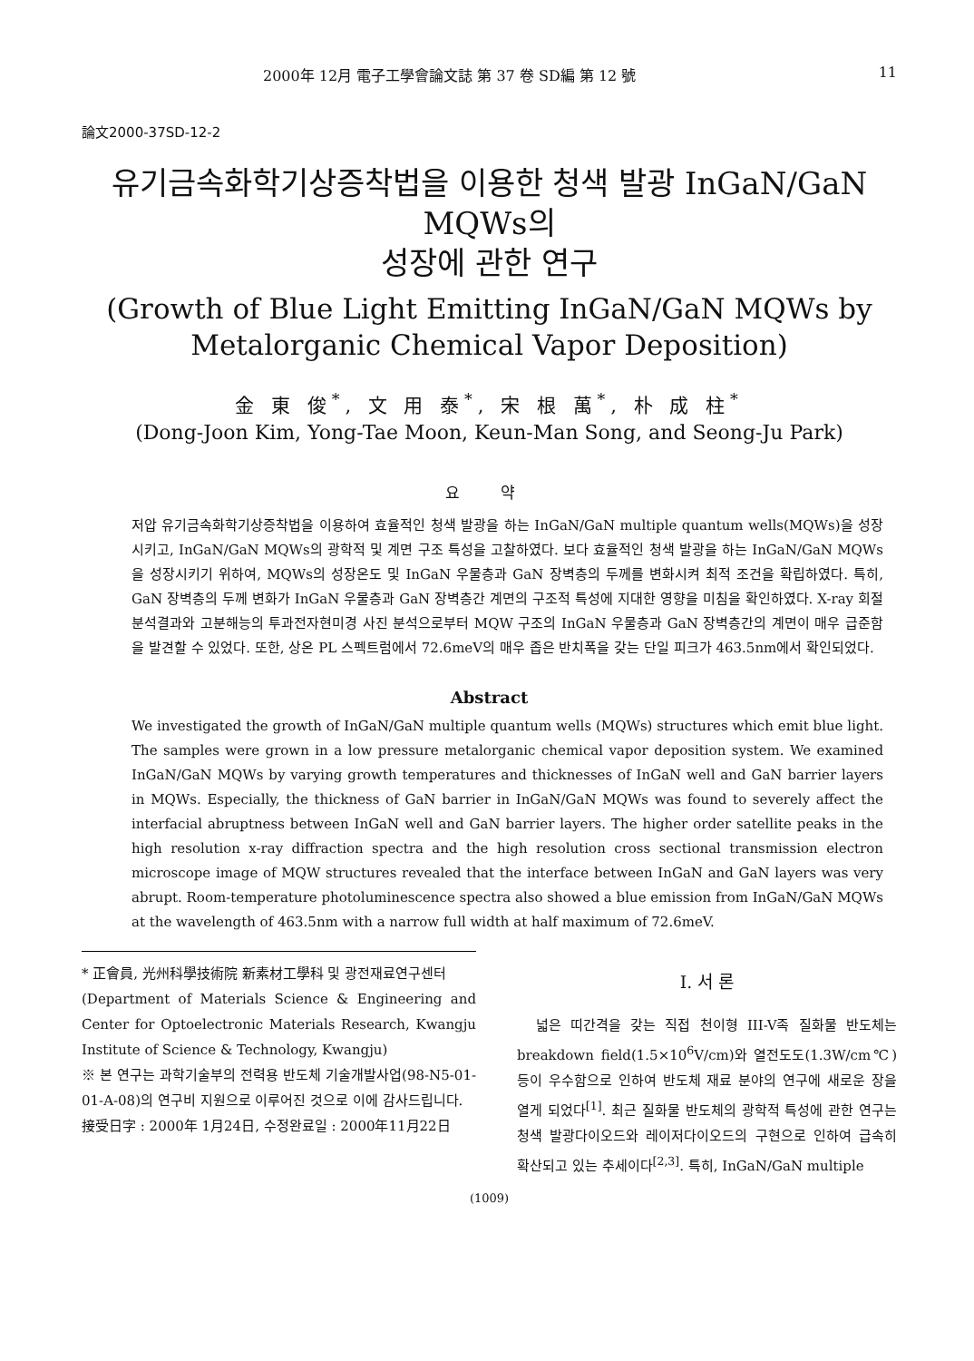2000年 12月 電子工學會論文誌 第 37 卷 SD編 第 12 號 11
論文2000-37SD-12-2
유기금속화학기상증착법을 이용한 청색 발광 InGaN/GaN MQWs의
성장에 관한 연구
(Growth of Blue Light Emitting InGaN/GaN MQWs by
Metalorganic Chemical Vapor Deposition)
金 東 俊<sup>*</sup>, 文 用 泰<sup>*</sup>, 宋 根 萬<sup>*</sup>, 朴 成 柱<sup>*</sup>
(Dong-Joon Kim, Yong-Tae Moon, Keun-Man Song, and Seong-Ju Park)
요 약
저압 유기금속화학기상증착법을 이용하여 효율적인 청색 발광을 하는 InGaN/GaN multiple quantum wells(MQWs)을 성장시키고, InGaN/GaN MQWs의 광학적 및 계면 구조 특성을 고찰하였다. 보다 효율적인 청색 발광을 하는 InGaN/GaN MQWs을 성장시키기 위하여, MQWs의 성장온도 및 InGaN 우물층과 GaN 장벽층의 두께를 변화시켜 최적 조건을 확립하였다. 특히, GaN 장벽층의 두께 변화가 InGaN 우물층과 GaN 장벽층간 계면의 구조적 특성에 지대한 영향을 미침을 확인하였다. X-ray 회절분석결과와 고분해능의 투과전자현미경 사진 분석으로부터 MQW 구조의 InGaN 우물층과 GaN 장벽층간의 계면이 매우 급준함을 발견할 수 있었다. 또한, 상온 PL 스펙트럼에서 72.6meV의 매우 좁은 반치폭을 갖는 단일 피크가 463.5nm에서 확인되었다.
Abstract
We investigated the growth of InGaN/GaN multiple quantum wells (MQWs) structures which emit blue light. The samples were grown in a low pressure metalorganic chemical vapor deposition system. We examined InGaN/GaN MQWs by varying growth temperatures and thicknesses of InGaN well and GaN barrier layers in MQWs. Especially, the thickness of GaN barrier in InGaN/GaN MQWs was found to severely affect the interfacial abruptness between InGaN well and GaN barrier layers. The higher order satellite peaks in the high resolution x-ray diffraction spectra and the high resolution cross sectional transmission electron microscope image of MQW structures revealed that the interface between InGaN and GaN layers was very abrupt. Room-temperature photoluminescence spectra also showed a blue emission from InGaN/GaN MQWs at the wavelength of 463.5nm with a narrow full width at half maximum of 72.6meV.
* 正會員, 光州科學技術院 新素材工學科 및 광전재료연구센터
(Department of Materials Science & Engineering and Center for Optoelectronic Materials Research, Kwangju Institute of Science & Technology, Kwangju)
※ 본 연구는 과학기술부의 전력용 반도체 기술개발사업(98-N5-01-01-A-08)의 연구비 지원으로 이루어진 것으로 이에 감사드립니다.
接受日字 : 2000年 1月24日, 수정완료일 : 2000年11月22日
I. 서 론
넓은 띠간격을 갖는 직접 천이형 III-V족 질화물 반도체는 breakdown field(1.5×10<sup>6</sup>V/cm)와 열전도도(1.3W/cm℃)등이 우수함으로 인하여 반도체 재료 분야의 연구에 새로운 장을 열게 되었다<sup>[1]</sup>. 최근 질화물 반도체의 광학적 특성에 관한 연구는 청색 발광다이오드와 레이저다이오드의 구현으로 인하여 급속히 확산되고 있는 추세이다<sup>[2,3]</sup>. 특히, InGaN/GaN multiple
(1009)